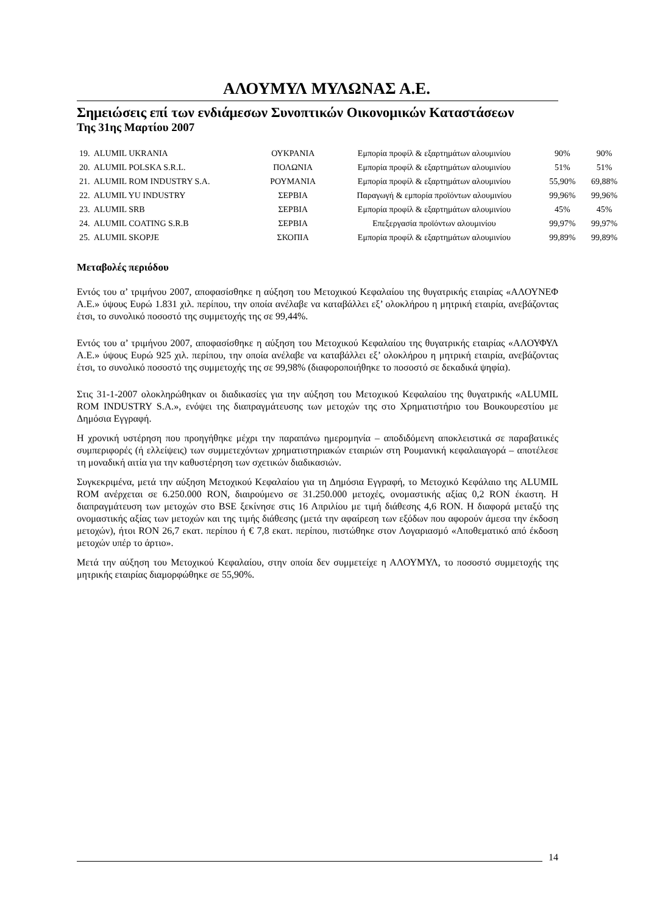ΑΛΟΥΜΥΛ ΜΥΛΩΝΑΣ Α.Ε.
Σημειώσεις επί των ενδιάμεσων Συνοπτικών Οικονομικών Καταστάσεων
Της 31ης Μαρτίου 2007
| 19. ALUMIL UKRANIA | ΟΥΚΡΑΝΙΑ | Εμπορία προφίλ & εξαρτημάτων αλουμινίου | 90% | 90% |
| 20. ALUMIL POLSKA S.R.L. | ΠΟΛΩΝΙΑ | Εμπορία προφίλ & εξαρτημάτων αλουμινίου | 51% | 51% |
| 21. ALUMIL ROM INDUSTRY S.A. | ΡΟΥΜΑΝΙΑ | Εμπορία προφίλ & εξαρτημάτων αλουμινίου | 55,90% | 69,88% |
| 22. ALUMIL YU INDUSTRY | ΣΕΡΒΙΑ | Παραγωγή & εμπορία προϊόντων αλουμινίου | 99,96% | 99,96% |
| 23. ALUMIL SRB | ΣΕΡΒΙΑ | Εμπορία προφίλ & εξαρτημάτων αλουμινίου | 45% | 45% |
| 24. ALUMIL COATING S.R.B | ΣΕΡΒΙΑ | Επεξεργασία προϊόντων αλουμινίου | 99,97% | 99,97% |
| 25. ALUMIL SKOPJE | ΣΚΟΠΙΑ | Εμπορία προφίλ & εξαρτημάτων αλουμινίου | 99,89% | 99,89% |
Μεταβολές περιόδου
Εντός του α’ τριμήνου 2007, αποφασίσθηκε η αύξηση του Μετοχικού Κεφαλαίου της θυγατρικής εταιρίας «ΑΛΟΥΝΕΦ Α.Ε.» ύψους Ευρώ 1.831 χιλ. περίπου, την οποία ανέλαβε να καταβάλλει εξ’ ολοκλήρου η μητρική εταιρία, ανεβάζοντας έτσι, το συνολικό ποσοστό της συμμετοχής της σε 99,44%.
Εντός του α’ τριμήνου 2007, αποφασίσθηκε η αύξηση του Μετοχικού Κεφαλαίου της θυγατρικής εταιρίας «ΑΛΟΥΦΥΛ Α.Ε.» ύψους Ευρώ 925 χιλ. περίπου, την οποία ανέλαβε να καταβάλλει εξ’ ολοκλήρου η μητρική εταιρία, ανεβάζοντας έτσι, το συνολικό ποσοστό της συμμετοχής της σε 99,98% (διαφοροποιήθηκε το ποσοστό σε δεκαδικά ψηφία).
Στις 31-1-2007 ολοκληρώθηκαν οι διαδικασίες για την αύξηση του Μετοχικού Κεφαλαίου της θυγατρικής «ALUMIL ROM INDUSTRY S.A.», ενόψει της διαπραγμάτευσης των μετοχών της στο Χρηματιστήριο του Βουκουρεστίου με Δημόσια Εγγραφή.
Η χρονική υστέρηση που προηγήθηκε μέχρι την παραπάνω ημερομηνία – αποδιδόμενη αποκλειστικά σε παραβατικές συμπεριφορές (ή ελλείψεις) των συμμετεχόντων χρηματιστηριακών εταιριών στη Ρουμανική κεφαλαιαγορά – αποτέλεσε τη μοναδική αιτία για την καθυστέρηση των σχετικών διαδικασιών.
Συγκεκριμένα, μετά την αύξηση Μετοχικού Κεφαλαίου για τη Δημόσια Εγγραφή, το Μετοχικό Κεφάλαιο της ALUMIL ROM ανέρχεται σε 6.250.000 RON, διαιρούμενο σε 31.250.000 μετοχές, ονομαστικής αξίας 0,2 RON έκαστη. Η διαπραγμάτευση των μετοχών στο BSE ξεκίνησε στις 16 Απριλίου με τιμή διάθεσης 4,6 RON. Η διαφορά μεταξύ της ονομαστικής αξίας των μετοχών και της τιμής διάθεσης (μετά την αφαίρεση των εξόδων που αφορούν άμεσα την έκδοση μετοχών), ήτοι RON 26,7 εκατ. περίπου ή € 7,8 εκατ. περίπου, πιστώθηκε στον Λογαριασμό «Αποθεματικό από έκδοση μετοχών υπέρ το άρτιο».
Μετά την αύξηση του Μετοχικού Κεφαλαίου, στην οποία δεν συμμετείχε η ΑΛΟΥΜΥΛ, το ποσοστό συμμετοχής της μητρικής εταιρίας διαμορφώθηκε σε 55,90%.
14